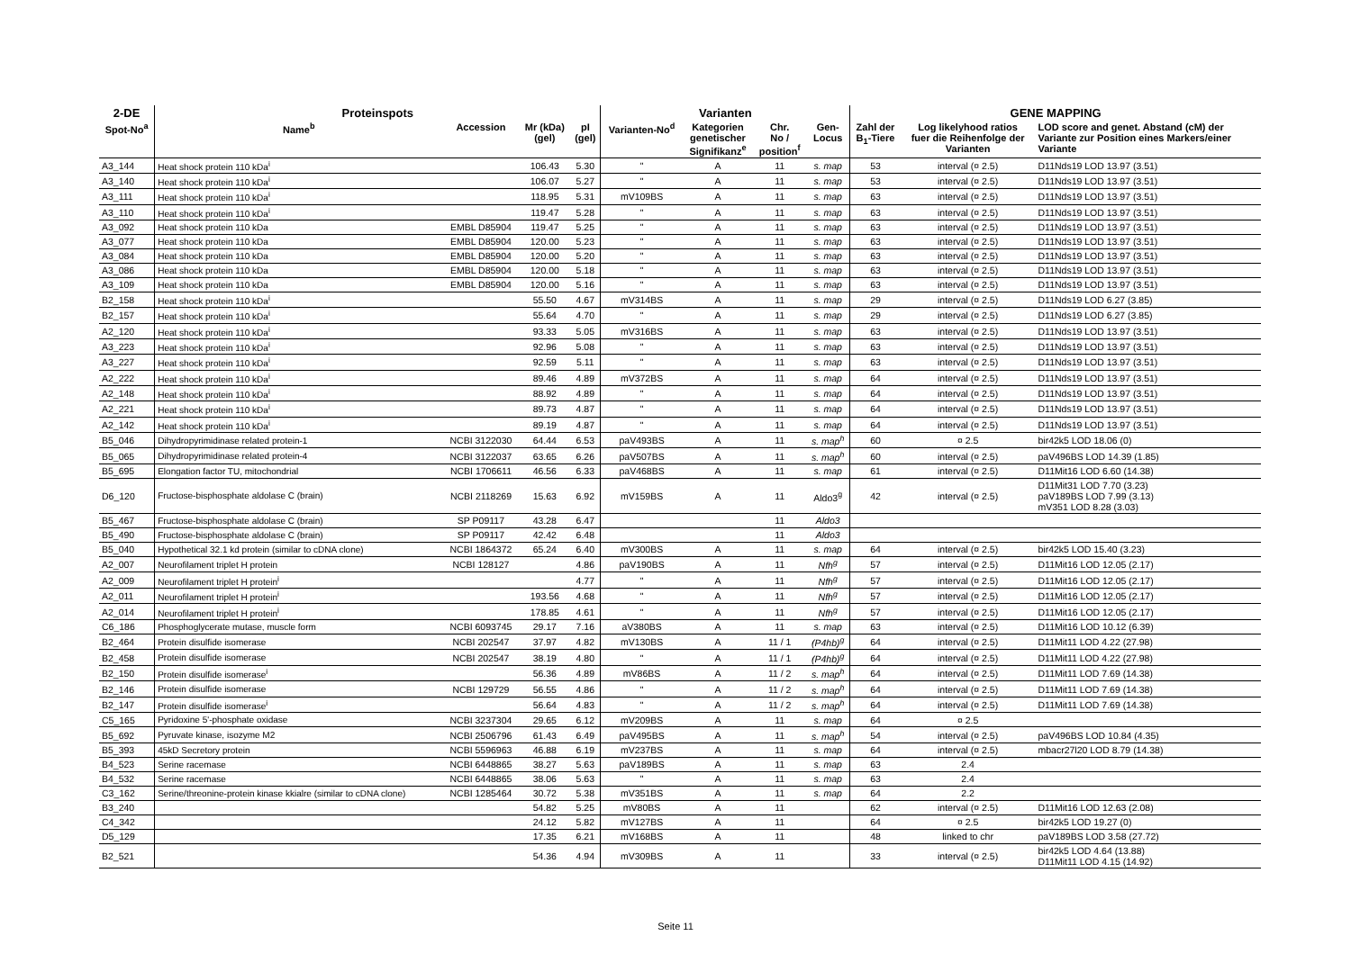| 2-DE | Proteinspots | | | | Varianten | | | | GENE MAPPING | | |
| --- | --- | --- | --- | --- | --- | --- | --- | --- | --- | --- | --- |
| Spot-No<sup>a</sup> | Name<sup>b</sup> | Accession | Mr (kDa) (gel) | pI (gel) | Varianten-No<sup>d</sup> | Kategorien genetischer Signifikanz<sup>e</sup> | Chr. No / position<sup>f</sup> | Gen- Locus | Zahl der B<sub>1</sub>-Tiere | Log likelyhood ratios fuer die Reihenfolge der Varianten | LOD score and genet. Abstand (cM) der Variante zur Position eines Markers/einer Variante |
| A3_144 | Heat shock protein 110 kDa<sup>i</sup> | | 106.43 | 5.30 | " | A | 11 | s. map | 53 | interval (¤ 2.5) | D11Nds19 LOD 13.97 (3.51) |
| A3_140 | Heat shock protein 110 kDa<sup>i</sup> | | 106.07 | 5.27 | " | A | 11 | s. map | 53 | interval (¤ 2.5) | D11Nds19 LOD 13.97 (3.51) |
| A3_111 | Heat shock protein 110 kDa<sup>i</sup> | | 118.95 | 5.31 | mV109BS | A | 11 | s. map | 63 | interval (¤ 2.5) | D11Nds19 LOD 13.97 (3.51) |
| A3_110 | Heat shock protein 110 kDa<sup>i</sup> | | 119.47 | 5.28 | " | A | 11 | s. map | 63 | interval (¤ 2.5) | D11Nds19 LOD 13.97 (3.51) |
| A3_092 | Heat shock protein 110 kDa | EMBL D85904 | 119.47 | 5.25 | " | A | 11 | s. map | 63 | interval (¤ 2.5) | D11Nds19 LOD 13.97 (3.51) |
| A3_077 | Heat shock protein 110 kDa | EMBL D85904 | 120.00 | 5.23 | " | A | 11 | s. map | 63 | interval (¤ 2.5) | D11Nds19 LOD 13.97 (3.51) |
| A3_084 | Heat shock protein 110 kDa | EMBL D85904 | 120.00 | 5.20 | " | A | 11 | s. map | 63 | interval (¤ 2.5) | D11Nds19 LOD 13.97 (3.51) |
| A3_086 | Heat shock protein 110 kDa | EMBL D85904 | 120.00 | 5.18 | " | A | 11 | s. map | 63 | interval (¤ 2.5) | D11Nds19 LOD 13.97 (3.51) |
| A3_109 | Heat shock protein 110 kDa | EMBL D85904 | 120.00 | 5.16 | " | A | 11 | s. map | 63 | interval (¤ 2.5) | D11Nds19 LOD 13.97 (3.51) |
| B2_158 | Heat shock protein 110 kDa<sup>i</sup> | | 55.50 | 4.67 | mV314BS | A | 11 | s. map | 29 | interval (¤ 2.5) | D11Nds19 LOD 6.27 (3.85) |
| B2_157 | Heat shock protein 110 kDa<sup>i</sup> | | 55.64 | 4.70 | " | A | 11 | s. map | 29 | interval (¤ 2.5) | D11Nds19 LOD 6.27 (3.85) |
| A2_120 | Heat shock protein 110 kDa<sup>i</sup> | | 93.33 | 5.05 | mV316BS | A | 11 | s. map | 63 | interval (¤ 2.5) | D11Nds19 LOD 13.97 (3.51) |
| A3_223 | Heat shock protein 110 kDa<sup>i</sup> | | 92.96 | 5.08 | " | A | 11 | s. map | 63 | interval (¤ 2.5) | D11Nds19 LOD 13.97 (3.51) |
| A3_227 | Heat shock protein 110 kDa<sup>i</sup> | | 92.59 | 5.11 | " | A | 11 | s. map | 63 | interval (¤ 2.5) | D11Nds19 LOD 13.97 (3.51) |
| A2_222 | Heat shock protein 110 kDa<sup>i</sup> | | 89.46 | 4.89 | mV372BS | A | 11 | s. map | 64 | interval (¤ 2.5) | D11Nds19 LOD 13.97 (3.51) |
| A2_148 | Heat shock protein 110 kDa<sup>i</sup> | | 88.92 | 4.89 | " | A | 11 | s. map | 64 | interval (¤ 2.5) | D11Nds19 LOD 13.97 (3.51) |
| A2_221 | Heat shock protein 110 kDa<sup>i</sup> | | 89.73 | 4.87 | " | A | 11 | s. map | 64 | interval (¤ 2.5) | D11Nds19 LOD 13.97 (3.51) |
| A2_142 | Heat shock protein 110 kDa<sup>i</sup> | | 89.19 | 4.87 | " | A | 11 | s. map | 64 | interval (¤ 2.5) | D11Nds19 LOD 13.97 (3.51) |
| B5_046 | Dihydropyrimidinase related protein-1 | NCBI 3122030 | 64.44 | 6.53 | paV493BS | A | 11 | s. map<sup>h</sup> | 60 | ¤ 2.5 | bir42k5 LOD 18.06 (0) |
| B5_065 | Dihydropyrimidinase related protein-4 | NCBI 3122037 | 63.65 | 6.26 | paV507BS | A | 11 | s. map<sup>h</sup> | 60 | interval (¤ 2.5) | paV496BS LOD 14.39 (1.85) |
| B5_695 | Elongation factor TU, mitochondrial | NCBI 1706611 | 46.56 | 6.33 | paV468BS | A | 11 | s. map | 61 | interval (¤ 2.5) | D11Mit16 LOD 6.60 (14.38) |
| D6_120 | Fructose-bisphosphate aldolase C (brain) | NCBI 2118269 | 15.63 | 6.92 | mV159BS | A | 11 | Aldo3<sup>g</sup> | 42 | interval (¤ 2.5) | D11Mit31 LOD 7.70 (3.23) paV189BS LOD 7.99 (3.13) mV351 LOD 8.28 (3.03) |
| B5_467 | Fructose-bisphosphate aldolase C (brain) | SP P09117 | 43.28 | 6.47 | | | 11 | Aldo3 | | | |
| B5_490 | Fructose-bisphosphate aldolase C (brain) | SP P09117 | 42.42 | 6.48 | | | 11 | Aldo3 | | | |
| B5_040 | Hypothetical 32.1 kd protein (similar to cDNA clone) | NCBI 1864372 | 65.24 | 6.40 | mV300BS | A | 11 | s. map | 64 | interval (¤ 2.5) | bir42k5 LOD 15.40 (3.23) |
| A2_007 | Neurofilament triplet H protein | NCBI 128127 | | 4.86 | paV190BS | A | 11 | Nfh<sup>g</sup> | 57 | interval (¤ 2.5) | D11Mit16 LOD 12.05 (2.17) |
| A2_009 | Neurofilament triplet H protein<sup>i</sup> | | | 4.77 | " | A | 11 | Nfh<sup>g</sup> | 57 | interval (¤ 2.5) | D11Mit16 LOD 12.05 (2.17) |
| A2_011 | Neurofilament triplet H protein<sup>i</sup> | | 193.56 | 4.68 | " | A | 11 | Nfh<sup>g</sup> | 57 | interval (¤ 2.5) | D11Mit16 LOD 12.05 (2.17) |
| A2_014 | Neurofilament triplet H protein<sup>i</sup> | | 178.85 | 4.61 | " | A | 11 | Nfh<sup>g</sup> | 57 | interval (¤ 2.5) | D11Mit16 LOD 12.05 (2.17) |
| C6_186 | Phosphoglycerate mutase, muscle form | NCBI 6093745 | 29.17 | 7.16 | aV380BS | A | 11 | s. map | 63 | interval (¤ 2.5) | D11Mit16 LOD 10.12 (6.39) |
| B2_464 | Protein disulfide isomerase | NCBI 202547 | 37.97 | 4.82 | mV130BS | A | 11 / 1 | (P4hb)<sup>g</sup> | 64 | interval (¤ 2.5) | D11Mit11 LOD 4.22 (27.98) |
| B2_458 | Protein disulfide isomerase | NCBI 202547 | 38.19 | 4.80 | " | A | 11 / 1 | (P4hb)<sup>g</sup> | 64 | interval (¤ 2.5) | D11Mit11 LOD 4.22 (27.98) |
| B2_150 | Protein disulfide isomerase<sup>i</sup> | | 56.36 | 4.89 | mV86BS | A | 11 / 2 | s. map<sup>h</sup> | 64 | interval (¤ 2.5) | D11Mit11 LOD 7.69 (14.38) |
| B2_146 | Protein disulfide isomerase | NCBI 129729 | 56.55 | 4.86 | " | A | 11 / 2 | s. map<sup>h</sup> | 64 | interval (¤ 2.5) | D11Mit11 LOD 7.69 (14.38) |
| B2_147 | Protein disulfide isomerase<sup>i</sup> | | 56.64 | 4.83 | " | A | 11 / 2 | s. map<sup>h</sup> | 64 | interval (¤ 2.5) | D11Mit11 LOD 7.69 (14.38) |
| C5_165 | Pyridoxine 5'-phosphate oxidase | NCBI 3237304 | 29.65 | 6.12 | mV209BS | A | 11 | s. map | 64 | ¤ 2.5 | |
| B5_692 | Pyruvate kinase, isozyme M2 | NCBI 2506796 | 61.43 | 6.49 | paV495BS | A | 11 | s. map<sup>h</sup> | 54 | interval (¤ 2.5) | paV496BS LOD 10.84 (4.35) |
| B5_393 | 45kD Secretory protein | NCBI 5596963 | 46.88 | 6.19 | mV237BS | A | 11 | s. map | 64 | interval (¤ 2.5) | mbacr27l20 LOD 8.79 (14.38) |
| B4_523 | Serine racemase | NCBI 6448865 | 38.27 | 5.63 | paV189BS | A | 11 | s. map | 63 | 2.4 | |
| B4_532 | Serine racemase | NCBI 6448865 | 38.06 | 5.63 | " | A | 11 | s. map | 63 | 2.4 | |
| C3_162 | Serine/threonine-protein kinase kkialre (similar to cDNA clone) | NCBI 1285464 | 30.72 | 5.38 | mV351BS | A | 11 | s. map | 64 | 2.2 | |
| B3_240 | | | 54.82 | 5.25 | mV80BS | A | 11 | | 62 | interval (¤ 2.5) | D11Mit16 LOD 12.63 (2.08) |
| C4_342 | | | 24.12 | 5.82 | mV127BS | A | 11 | | 64 | ¤ 2.5 | bir42k5 LOD 19.27 (0) |
| D5_129 | | | 17.35 | 6.21 | mV168BS | A | 11 | | 48 | linked to chr | paV189BS LOD 3.58 (27.72) |
| B2_521 | | | 54.36 | 4.94 | mV309BS | A | 11 | | 33 | interval (¤ 2.5) | bir42k5 LOD 4.64 (13.88) D11Mit11 LOD 4.15 (14.92) |
Seite 11